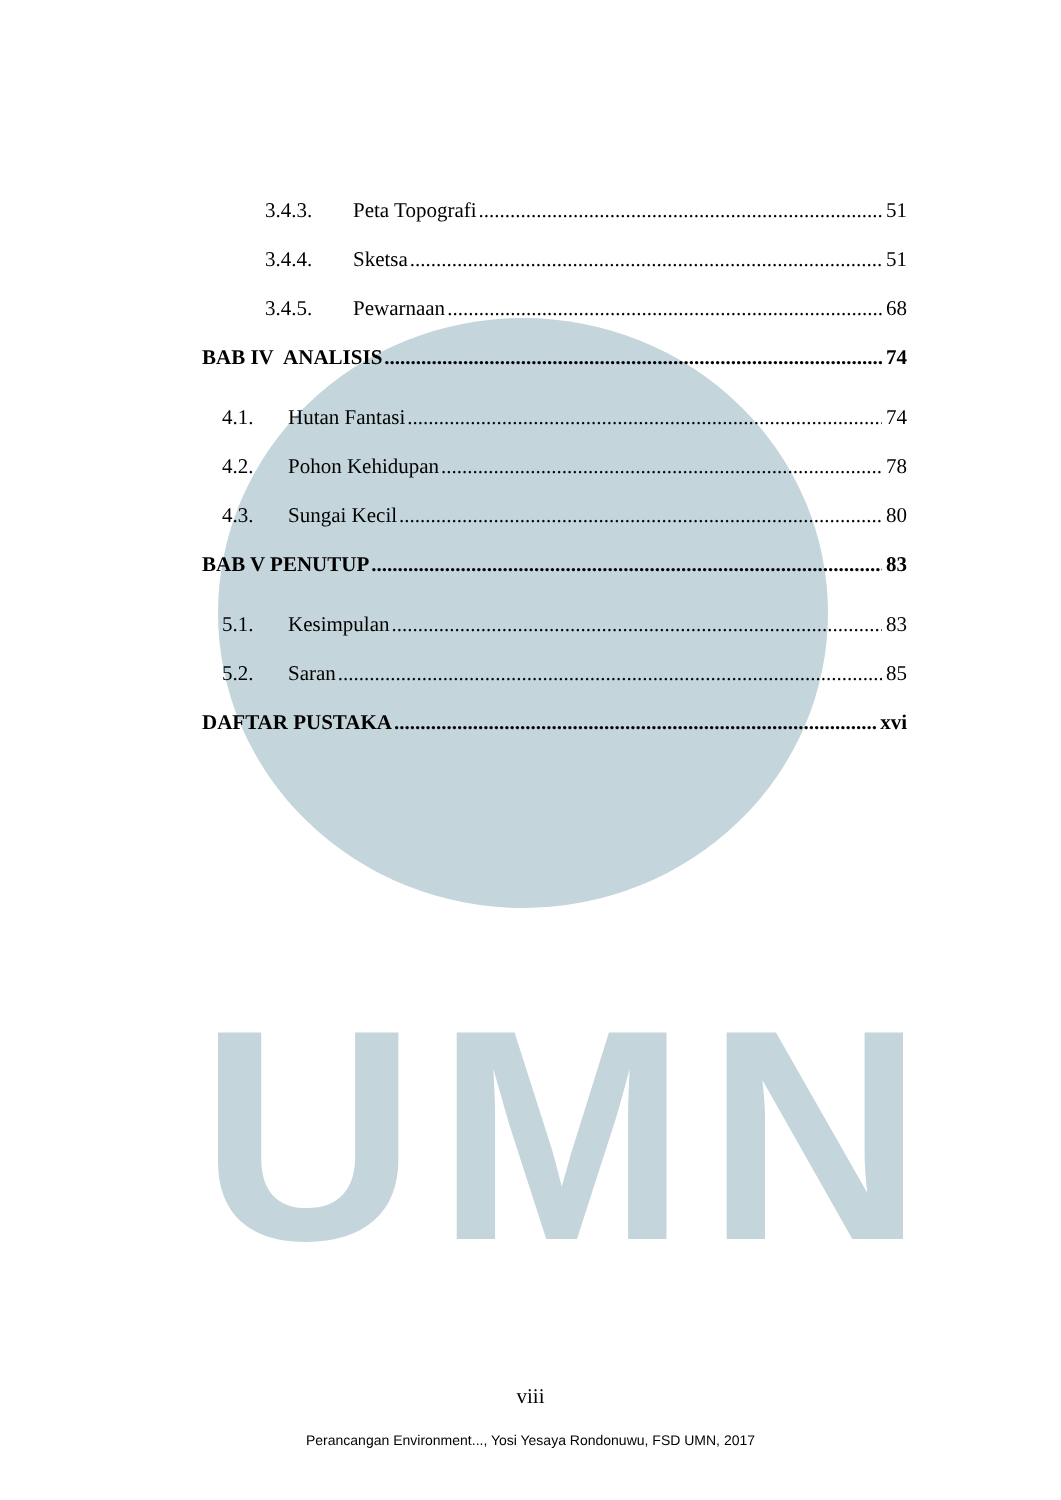UMN
3.4.3. Peta Topografi 51
3.4.4. Sketsa 51
3.4.5. Pewarnaan 68
BAB IV ANALISIS 74
4.1. Hutan Fantasi 74
4.2. Pohon Kehidupan 78
4.3. Sungai Kecil 80
BAB V PENUTUP 83
5.1. Kesimpulan 83
5.2. Saran 85
DAFTAR PUSTAKA xvi
viii
Perancangan Environment..., Yosi Yesaya Rondonuwu, FSD UMN, 2017